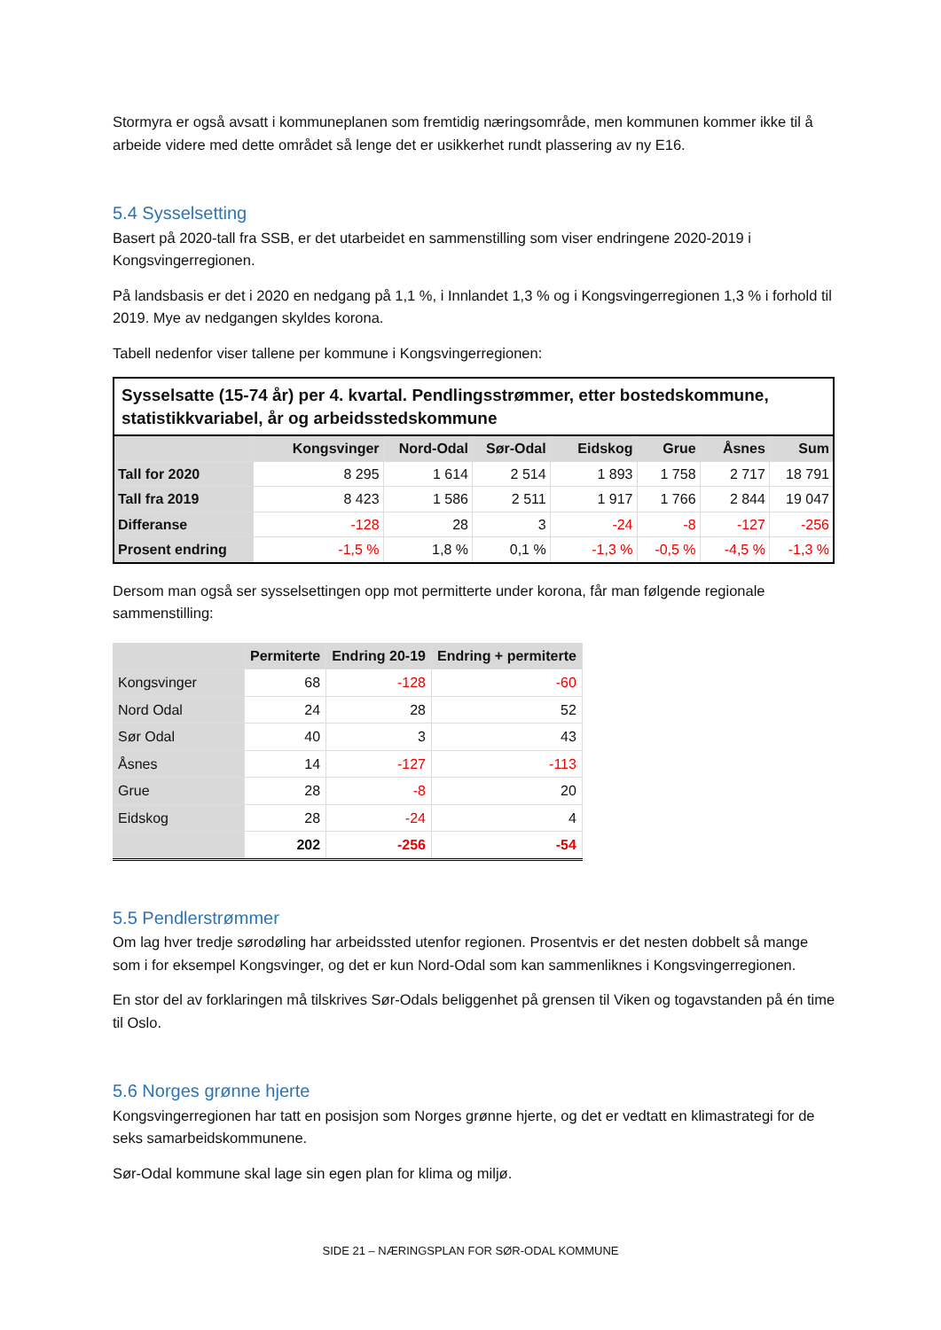Stormyra er også avsatt i kommuneplanen som fremtidig næringsområde, men kommunen kommer ikke til å arbeide videre med dette området så lenge det er usikkerhet rundt plassering av ny E16.
5.4 Sysselsetting
Basert på 2020-tall fra SSB, er det utarbeidet en sammenstilling som viser endringene 2020-2019 i Kongsvingerregionen.
På landsbasis er det i 2020 en nedgang på 1,1 %, i Innlandet 1,3 % og i Kongsvingerregionen 1,3 % i forhold til 2019. Mye av nedgangen skyldes korona.
Tabell nedenfor viser tallene per kommune i Kongsvingerregionen:
| Sysselsatte (15-74 år) per 4. kvartal. Pendlingsstrømmer, etter bostedskommune, statistikkvariabel, år og arbeidsstedskommune | | | | | | | |
| | Kongsvinger | Nord-Odal | Sør-Odal | Eidskog | Grue | Åsnes | Sum |
| Tall for 2020 | 8 295 | 1 614 | 2 514 | 1 893 | 1 758 | 2 717 | 18 791 |
| Tall fra 2019 | 8 423 | 1 586 | 2 511 | 1 917 | 1 766 | 2 844 | 19 047 |
| Differanse | -128 | 28 | 3 | -24 | -8 | -127 | -256 |
| Prosent endring | -1,5 % | 1,8 % | 0,1 % | -1,3 % | -0,5 % | -4,5 % | -1,3 % |
Dersom man også ser sysselsettingen opp mot permitterte under korona, får man følgende regionale sammenstilling:
| | Permiterte | Endring 20-19 | Endring + permiterte |
| --- | --- | --- | --- |
| Kongsvinger | 68 | -128 | -60 |
| Nord Odal | 24 | 28 | 52 |
| Sør Odal | 40 | 3 | 43 |
| Åsnes | 14 | -127 | -113 |
| Grue | 28 | -8 | 20 |
| Eidskog | 28 | -24 | 4 |
| | 202 | -256 | -54 |
5.5 Pendlerstrømmer
Om lag hver tredje sørodøling har arbeidssted utenfor regionen. Prosentvis er det nesten dobbelt så mange som i for eksempel Kongsvinger, og det er kun Nord-Odal som kan sammenliknes i Kongsvingerregionen.
En stor del av forklaringen må tilskrives Sør-Odals beliggenhet på grensen til Viken og togavstanden på én time til Oslo.
5.6 Norges grønne hjerte
Kongsvingerregionen har tatt en posisjon som Norges grønne hjerte, og det er vedtatt en klimastrategi for de seks samarbeidskommunene.
Sør-Odal kommune skal lage sin egen plan for klima og miljø.
SIDE 21 – NÆRINGSPLAN FOR SØR-ODAL KOMMUNE